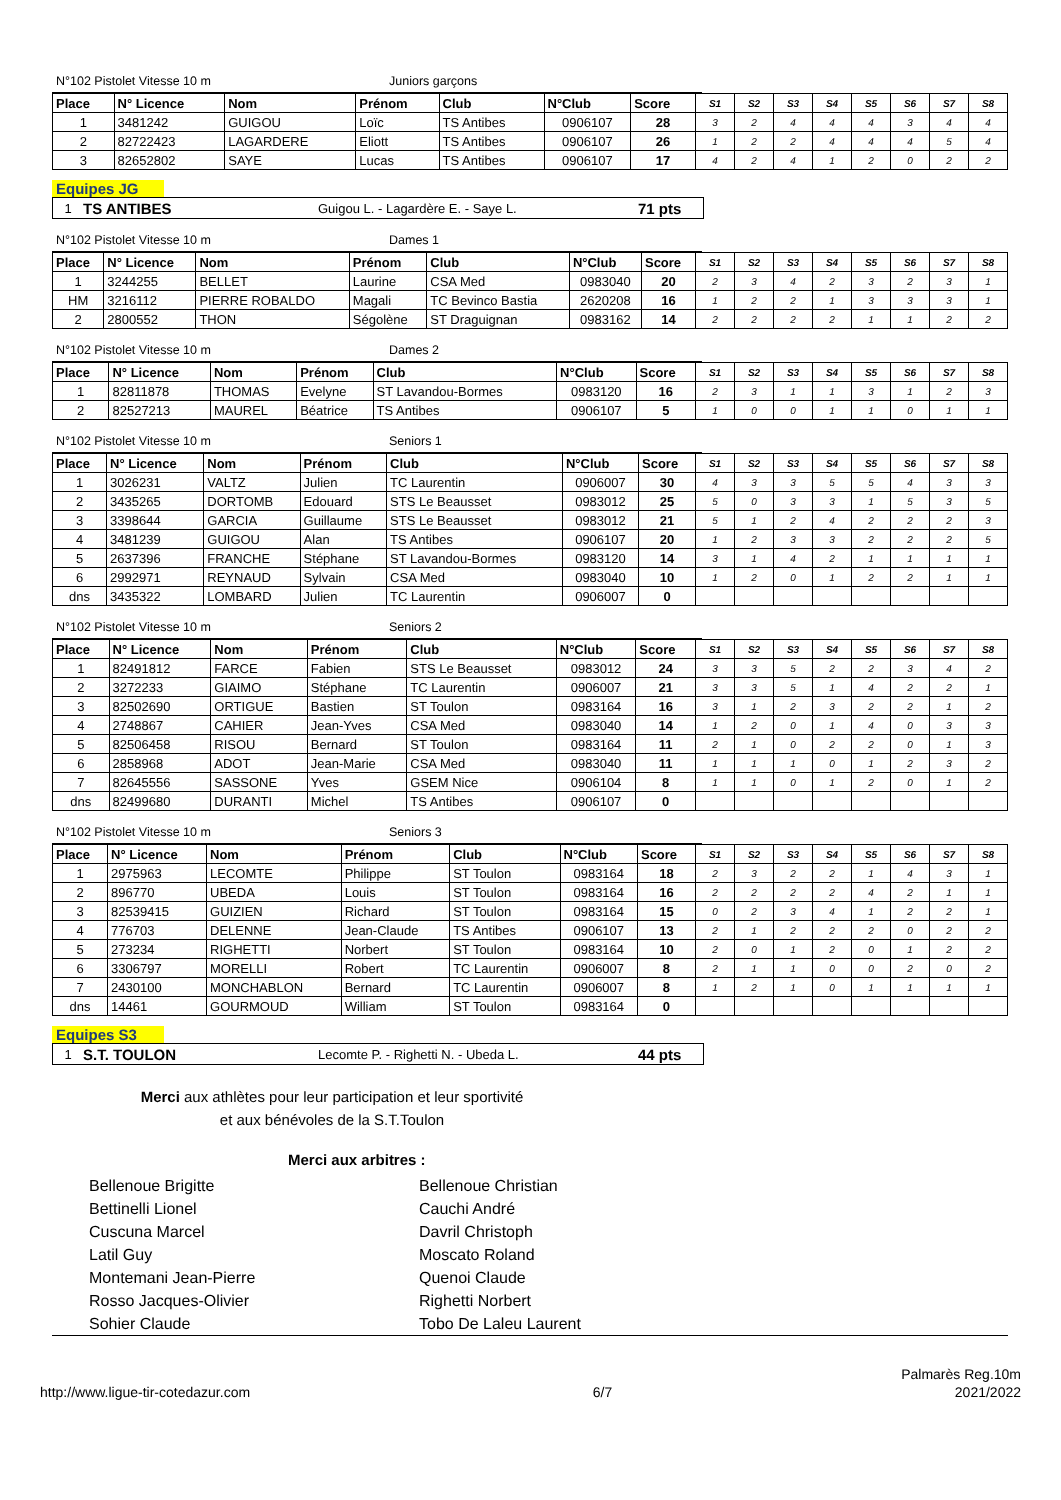N°102 Pistolet Vitesse 10 m Juniors garçons
| Place | N° Licence | Nom | Prénom | Club | N°Club | Score | S1 | S2 | S3 | S4 | S5 | S6 | S7 | S8 |
| --- | --- | --- | --- | --- | --- | --- | --- | --- | --- | --- | --- | --- | --- | --- |
| 1 | 3481242 | GUIGOU | Loïc | TS Antibes | 0906107 | 28 | 3 | 2 | 4 | 4 | 4 | 3 | 4 | 4 |
| 2 | 82722423 | LAGARDERE | Eliott | TS Antibes | 0906107 | 26 | 1 | 2 | 2 | 4 | 4 | 4 | 5 | 4 |
| 3 | 82652802 | SAYE | Lucas | TS Antibes | 0906107 | 17 | 4 | 2 | 4 | 1 | 2 | 0 | 2 | 2 |
Equipes JG
1 TS ANTIBES Guigou L. - Lagardère E. - Saye L. 71 pts
N°102 Pistolet Vitesse 10 m Dames 1
| Place | N° Licence | Nom | Prénom | Club | N°Club | Score | S1 | S2 | S3 | S4 | S5 | S6 | S7 | S8 |
| --- | --- | --- | --- | --- | --- | --- | --- | --- | --- | --- | --- | --- | --- | --- |
| 1 | 3244255 | BELLET | Laurine | CSA Med | 0983040 | 20 | 2 | 3 | 4 | 2 | 3 | 2 | 3 | 1 |
| HM | 3216112 | PIERRE ROBALDO | Magali | TC Bevinco Bastia | 2620208 | 16 | 1 | 2 | 2 | 1 | 3 | 3 | 3 | 1 |
| 2 | 2800552 | THON | Ségolène | ST Draguignan | 0983162 | 14 | 2 | 2 | 2 | 2 | 1 | 1 | 2 | 2 |
N°102 Pistolet Vitesse 10 m Dames 2
| Place | N° Licence | Nom | Prénom | Club | N°Club | Score | S1 | S2 | S3 | S4 | S5 | S6 | S7 | S8 |
| --- | --- | --- | --- | --- | --- | --- | --- | --- | --- | --- | --- | --- | --- | --- |
| 1 | 82811878 | THOMAS | Evelyne | ST Lavandou-Bormes | 0983120 | 16 | 2 | 3 | 1 | 1 | 3 | 1 | 2 | 3 |
| 2 | 82527213 | MAUREL | Béatrice | TS Antibes | 0906107 | 5 | 1 | 0 | 0 | 1 | 1 | 0 | 1 | 1 |
N°102 Pistolet Vitesse 10 m Seniors 1
| Place | N° Licence | Nom | Prénom | Club | N°Club | Score | S1 | S2 | S3 | S4 | S5 | S6 | S7 | S8 |
| --- | --- | --- | --- | --- | --- | --- | --- | --- | --- | --- | --- | --- | --- | --- |
| 1 | 3026231 | VALTZ | Julien | TC Laurentin | 0906007 | 30 | 4 | 3 | 3 | 5 | 5 | 4 | 3 | 3 |
| 2 | 3435265 | DORTOMB | Edouard | STS Le Beausset | 0983012 | 25 | 5 | 0 | 3 | 3 | 1 | 5 | 3 | 5 |
| 3 | 3398644 | GARCIA | Guillaume | STS Le Beausset | 0983012 | 21 | 5 | 1 | 2 | 4 | 2 | 2 | 2 | 3 |
| 4 | 3481239 | GUIGOU | Alan | TS Antibes | 0906107 | 20 | 1 | 2 | 3 | 3 | 2 | 2 | 2 | 5 |
| 5 | 2637396 | FRANCHE | Stéphane | ST Lavandou-Bormes | 0983120 | 14 | 3 | 1 | 4 | 2 | 1 | 1 | 1 | 1 |
| 6 | 2992971 | REYNAUD | Sylvain | CSA Med | 0983040 | 10 | 1 | 2 | 0 | 1 | 2 | 2 | 1 | 1 |
| dns | 3435322 | LOMBARD | Julien | TC Laurentin | 0906007 | 0 | | | | | | | | |
N°102 Pistolet Vitesse 10 m Seniors 2
| Place | N° Licence | Nom | Prénom | Club | N°Club | Score | S1 | S2 | S3 | S4 | S5 | S6 | S7 | S8 |
| --- | --- | --- | --- | --- | --- | --- | --- | --- | --- | --- | --- | --- | --- | --- |
| 1 | 82491812 | FARCE | Fabien | STS Le Beausset | 0983012 | 24 | 3 | 3 | 5 | 2 | 2 | 3 | 4 | 2 |
| 2 | 3272233 | GIAIMO | Stéphane | TC Laurentin | 0906007 | 21 | 3 | 3 | 5 | 1 | 4 | 2 | 2 | 1 |
| 3 | 82502690 | ORTIGUE | Bastien | ST Toulon | 0983164 | 16 | 3 | 1 | 2 | 3 | 2 | 2 | 1 | 2 |
| 4 | 2748867 | CAHIER | Jean-Yves | CSA Med | 0983040 | 14 | 1 | 2 | 0 | 1 | 4 | 0 | 3 | 3 |
| 5 | 82506458 | RISOU | Bernard | ST Toulon | 0983164 | 11 | 2 | 1 | 0 | 2 | 2 | 0 | 1 | 3 |
| 6 | 2858968 | ADOT | Jean-Marie | CSA Med | 0983040 | 11 | 1 | 1 | 1 | 0 | 1 | 2 | 3 | 2 |
| 7 | 82645556 | SASSONE | Yves | GSEM Nice | 0906104 | 8 | 1 | 1 | 0 | 1 | 2 | 0 | 1 | 2 |
| dns | 82499680 | DURANTI | Michel | TS Antibes | 0906107 | 0 | | | | | | | | |
N°102 Pistolet Vitesse 10 m Seniors 3
| Place | N° Licence | Nom | Prénom | Club | N°Club | Score | S1 | S2 | S3 | S4 | S5 | S6 | S7 | S8 |
| --- | --- | --- | --- | --- | --- | --- | --- | --- | --- | --- | --- | --- | --- | --- |
| 1 | 2975963 | LECOMTE | Philippe | ST Toulon | 0983164 | 18 | 2 | 3 | 2 | 2 | 1 | 4 | 3 | 1 |
| 2 | 896770 | UBEDA | Louis | ST Toulon | 0983164 | 16 | 2 | 2 | 2 | 2 | 4 | 2 | 1 | 1 |
| 3 | 82539415 | GUIZIEN | Richard | ST Toulon | 0983164 | 15 | 0 | 2 | 3 | 4 | 1 | 2 | 2 | 1 |
| 4 | 776703 | DELENNE | Jean-Claude | TS Antibes | 0906107 | 13 | 2 | 1 | 2 | 2 | 2 | 0 | 2 | 2 |
| 5 | 273234 | RIGHETTI | Norbert | ST Toulon | 0983164 | 10 | 2 | 0 | 1 | 2 | 0 | 1 | 2 | 2 |
| 6 | 3306797 | MORELLI | Robert | TC Laurentin | 0906007 | 8 | 2 | 1 | 1 | 0 | 0 | 2 | 0 | 2 |
| 7 | 2430100 | MONCHABLON | Bernard | TC Laurentin | 0906007 | 8 | 1 | 2 | 1 | 0 | 1 | 1 | 1 | 1 |
| dns | 14461 | GOURMOUD | William | ST Toulon | 0983164 | 0 | | | | | | | | |
Equipes S3
1 S.T. TOULON Lecomte P. - Righetti N. - Ubeda L. 44 pts
Merci aux athlètes pour leur participation et leur sportivité
et aux bénévoles de la S.T.Toulon
Merci aux arbitres :
Bellenoue Brigitte Bellenoue Christian Bettinelli Lionel Cauchi André Cuscuna Marcel Davril Christoph Latil Guy Moscato Roland Montemani Jean-Pierre Quenoi Claude Rosso Jacques-Olivier Righetti Norbert Sohier Claude Tobo De Laleu Laurent
Palmarès Reg.10m
http://www.ligue-tir-cotedazur.com 6/7 2021/2022